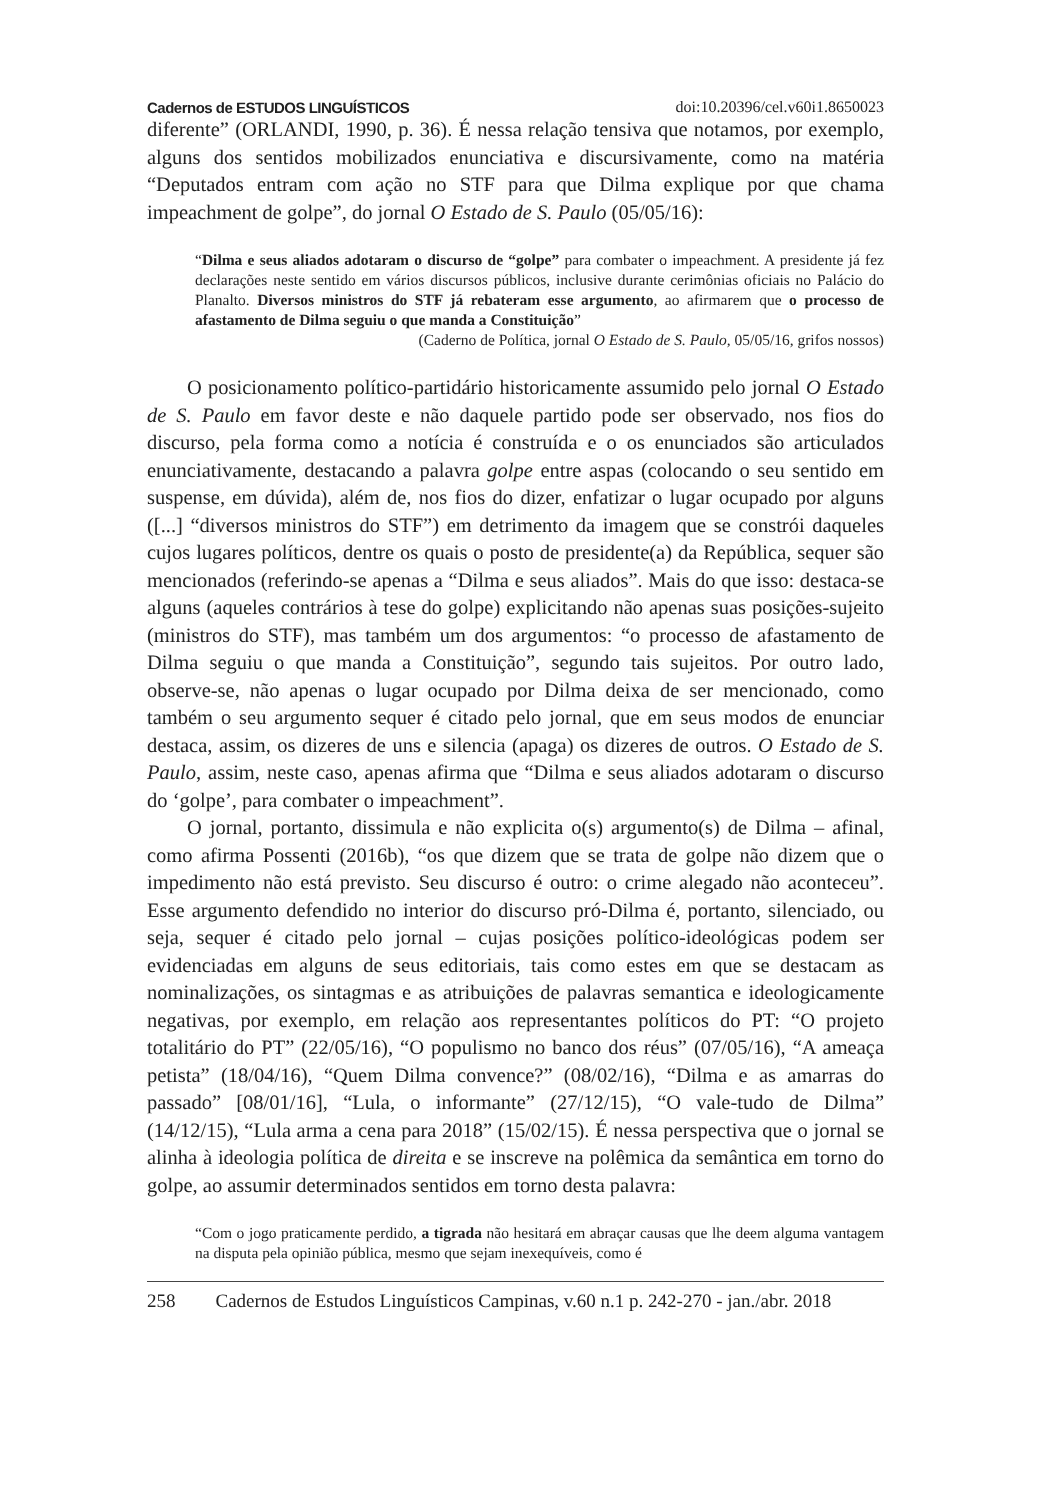Cadernos de ESTUDOS LINGUÍSTICOS doi:10.20396/cel.v60i1.8650023
diferente” (ORLANDI, 1990, p. 36). É nessa relação tensiva que notamos, por exemplo, alguns dos sentidos mobilizados enunciativa e discursivamente, como na matéria “Deputados entram com ação no STF para que Dilma explique por que chama impeachment de golpe”, do jornal O Estado de S. Paulo (05/05/16):
“Dilma e seus aliados adotaram o discurso de “golpe” para combater o impeachment. A presidente já fez declarações neste sentido em vários discursos públicos, inclusive durante cerimônias oficiais no Palácio do Planalto. Diversos ministros do STF já rebateram esse argumento, ao afirmarem que o processo de afastamento de Dilma seguiu o que manda a Constituição”
(Caderno de Política, jornal O Estado de S. Paulo, 05/05/16, grifos nossos)
O posicionamento político-partidário historicamente assumido pelo jornal O Estado de S. Paulo em favor deste e não daquele partido pode ser observado, nos fios do discurso, pela forma como a notícia é construída e o os enunciados são articulados enunciativamente, destacando a palavra golpe entre aspas (colocando o seu sentido em suspense, em dúvida), além de, nos fios do dizer, enfatizar o lugar ocupado por alguns ([...] “diversos ministros do STF”) em detrimento da imagem que se constrói daqueles cujos lugares políticos, dentre os quais o posto de presidente(a) da República, sequer são mencionados (referindo-se apenas a “Dilma e seus aliados”. Mais do que isso: destaca-se alguns (aqueles contrários à tese do golpe) explicitando não apenas suas posições-sujeito (ministros do STF), mas também um dos argumentos: “o processo de afastamento de Dilma seguiu o que manda a Constituição”, segundo tais sujeitos. Por outro lado, observe-se, não apenas o lugar ocupado por Dilma deixa de ser mencionado, como também o seu argumento sequer é citado pelo jornal, que em seus modos de enunciar destaca, assim, os dizeres de uns e silencia (apaga) os dizeres de outros. O Estado de S. Paulo, assim, neste caso, apenas afirma que “Dilma e seus aliados adotaram o discurso do ‘golpe’, para combater o impeachment”.
O jornal, portanto, dissimula e não explicita o(s) argumento(s) de Dilma – afinal, como afirma Possenti (2016b), “os que dizem que se trata de golpe não dizem que o impedimento não está previsto. Seu discurso é outro: o crime alegado não aconteceu”. Esse argumento defendido no interior do discurso pró-Dilma é, portanto, silenciado, ou seja, sequer é citado pelo jornal – cujas posições político-ideológicas podem ser evidenciadas em alguns de seus editoriais, tais como estes em que se destacam as nominalizações, os sintagmas e as atribuições de palavras semantica e ideologicamente negativas, por exemplo, em relação aos representantes políticos do PT: “O projeto totalitário do PT” (22/05/16), “O populismo no banco dos réus” (07/05/16), “A ameaça petista” (18/04/16), “Quem Dilma convence?” (08/02/16), “Dilma e as amarras do passado” [08/01/16], “Lula, o informante” (27/12/15), “O vale-tudo de Dilma” (14/12/15), “Lula arma a cena para 2018” (15/02/15). É nessa perspectiva que o jornal se alinha à ideologia política de direita e se inscreve na polêmica da semântica em torno do golpe, ao assumir determinados sentidos em torno desta palavra:
“Com o jogo praticamente perdido, a tigrada não hesitará em abraçar causas que lhe deem alguma vantagem na disputa pela opinião pública, mesmo que sejam inexequíveis, como é
258 Cadernos de Estudos Linguísticos Campinas, v.60 n.1 p. 242-270 - jan./abr. 2018